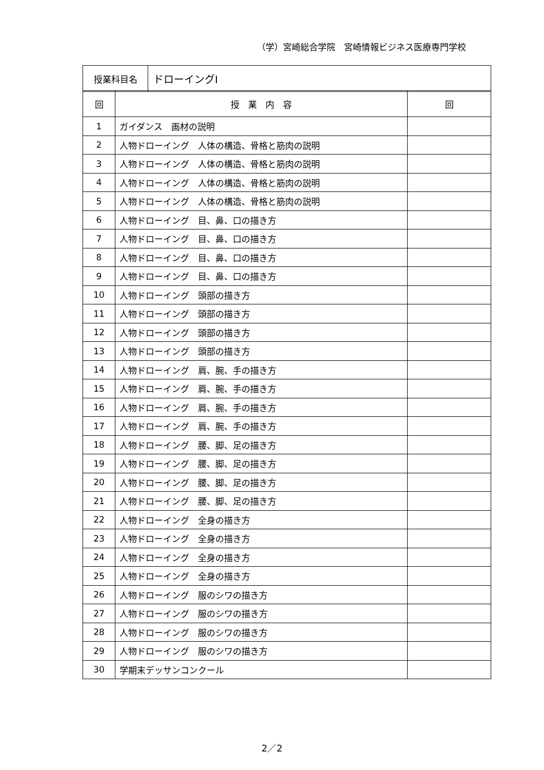（学）宮崎総合学院　宮崎情報ビジネス医療専門学校
| 授業科目名 | ドローイングⅠ |
| 回 | 授 業 内 容 | 回 |
| --- | --- | --- |
| 1 | ガイダンス 画材の説明 | |
| 2 | 人物ドローイング 人体の構造、骨格と筋肉の説明 | |
| 3 | 人物ドローイング 人体の構造、骨格と筋肉の説明 | |
| 4 | 人物ドローイング 人体の構造、骨格と筋肉の説明 | |
| 5 | 人物ドローイング 人体の構造、骨格と筋肉の説明 | |
| 6 | 人物ドローイング 目、鼻、口の描き方 | |
| 7 | 人物ドローイング 目、鼻、口の描き方 | |
| 8 | 人物ドローイング 目、鼻、口の描き方 | |
| 9 | 人物ドローイング 目、鼻、口の描き方 | |
| 10 | 人物ドローイング 頭部の描き方 | |
| 11 | 人物ドローイング 頭部の描き方 | |
| 12 | 人物ドローイング 頭部の描き方 | |
| 13 | 人物ドローイング 頭部の描き方 | |
| 14 | 人物ドローイング 肩、腕、手の描き方 | |
| 15 | 人物ドローイング 肩、腕、手の描き方 | |
| 16 | 人物ドローイング 肩、腕、手の描き方 | |
| 17 | 人物ドローイング 肩、腕、手の描き方 | |
| 18 | 人物ドローイング 腰、脚、足の描き方 | |
| 19 | 人物ドローイング 腰、脚、足の描き方 | |
| 20 | 人物ドローイング 腰、脚、足の描き方 | |
| 21 | 人物ドローイング 腰、脚、足の描き方 | |
| 22 | 人物ドローイング 全身の描き方 | |
| 23 | 人物ドローイング 全身の描き方 | |
| 24 | 人物ドローイング 全身の描き方 | |
| 25 | 人物ドローイング 全身の描き方 | |
| 26 | 人物ドローイング 服のシワの描き方 | |
| 27 | 人物ドローイング 服のシワの描き方 | |
| 28 | 人物ドローイング 服のシワの描き方 | |
| 29 | 人物ドローイング 服のシワの描き方 | |
| 30 | 学期末デッサンコンクール | |
2／2